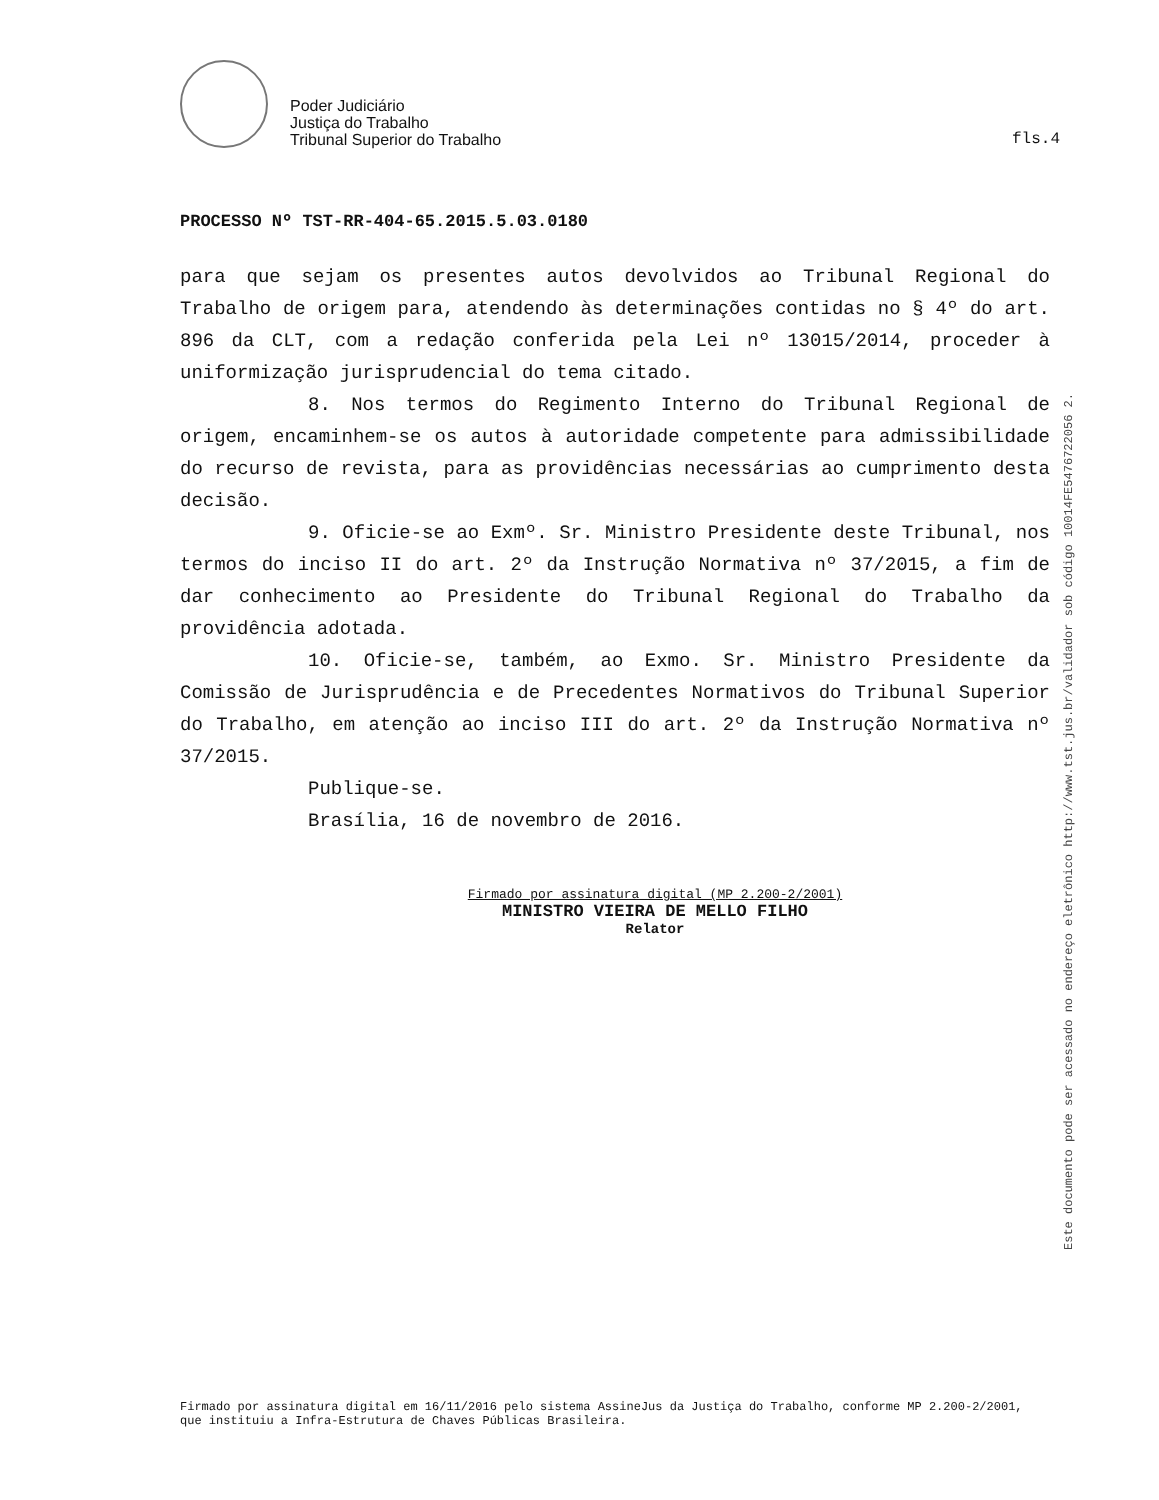Poder Judiciário
Justiça do Trabalho
Tribunal Superior do Trabalho
fls.4
PROCESSO Nº TST-RR-404-65.2015.5.03.0180
para que sejam os presentes autos devolvidos ao Tribunal Regional do Trabalho de origem para, atendendo às determinações contidas no § 4º do art. 896 da CLT, com a redação conferida pela Lei nº 13015/2014, proceder à uniformização jurisprudencial do tema citado.
8. Nos termos do Regimento Interno do Tribunal Regional de origem, encaminhem-se os autos à autoridade competente para admissibilidade do recurso de revista, para as providências necessárias ao cumprimento desta decisão.
9. Oficie-se ao Exmº. Sr. Ministro Presidente deste Tribunal, nos termos do inciso II do art. 2º da Instrução Normativa nº 37/2015, a fim de dar conhecimento ao Presidente do Tribunal Regional do Trabalho da providência adotada.
10. Oficie-se, também, ao Exmo. Sr. Ministro Presidente da Comissão de Jurisprudência e de Precedentes Normativos do Tribunal Superior do Trabalho, em atenção ao inciso III do art. 2º da Instrução Normativa nº 37/2015.
Publique-se.
Brasília, 16 de novembro de 2016.
Firmado por assinatura digital (MP 2.200-2/2001)
MINISTRO VIEIRA DE MELLO FILHO
Relator
Este documento pode ser acessado no endereço eletrônico http://www.tst.jus.br/validador sob código 10014FE5476722056 2.
Firmado por assinatura digital em 16/11/2016 pelo sistema AssineJus da Justiça do Trabalho, conforme MP 2.200-2/2001, que instituiu a Infra-Estrutura de Chaves Públicas Brasileira.